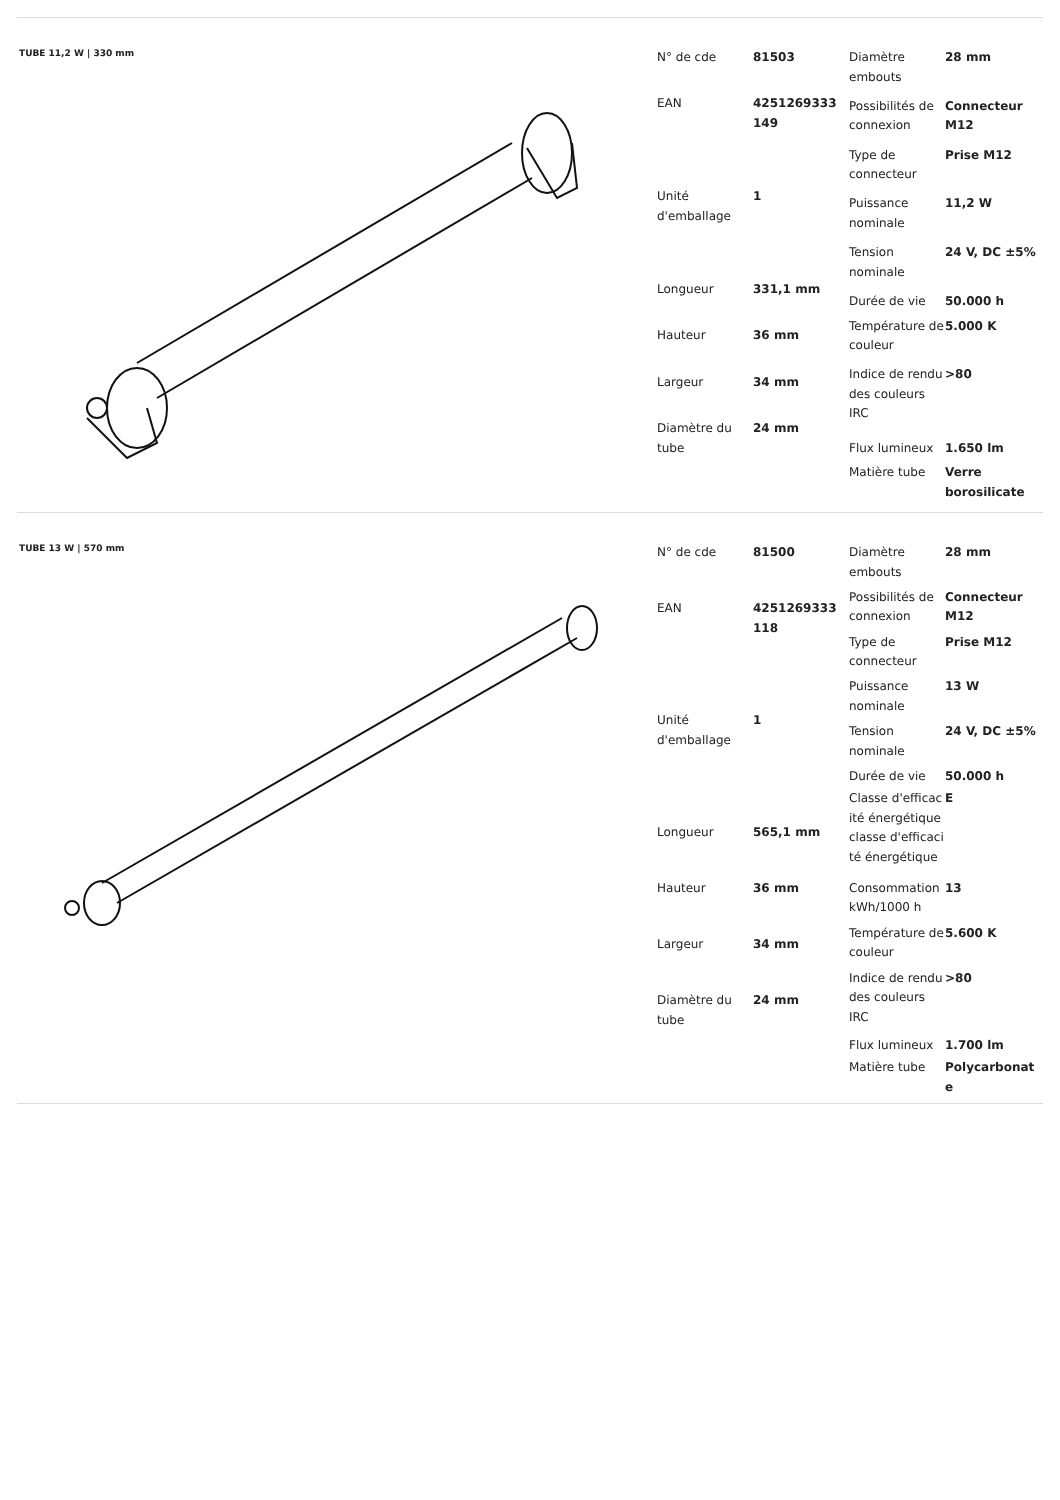TUBE 11,2 W | 330 mm
| N° de cde | 81503 |
| EAN | 4251269333 149 |
| Unité d'emballage | 1 |
| Longueur | 331,1 mm |
| Hauteur | 36 mm |
| Largeur | 34 mm |
| Diamètre du tube | 24 mm |
| Diamètre embouts | 28 mm |
| Possibilités de connexion | Connecteur M12 |
| Type de connecteur | Prise M12 |
| Puissance nominale | 11,2 W |
| Tension nominale | 24 V, DC ±5% |
| Durée de vie | 50.000 h |
| Température de couleur | 5.000 K |
| Indice de rendu des couleurs IRC | >80 |
| Flux lumineux | 1.650 lm |
| Matière tube | Verre borosilicate |
TUBE 13 W | 570 mm
| N° de cde | 81500 |
| EAN | 4251269333 118 |
| Unité d'emballage | 1 |
| Longueur | 565,1 mm |
| Hauteur | 36 mm |
| Largeur | 34 mm |
| Diamètre du tube | 24 mm |
| Diamètre embouts | 28 mm |
| Possibilités de connexion | Connecteur M12 |
| Type de connecteur | Prise M12 |
| Puissance nominale | 13 W |
| Tension nominale | 24 V, DC ±5% |
| Durée de vie | 50.000 h |
| Classe d'efficacité énergétiqueclasse d'efficacité énergétique | E |
| Consommation kWh/1000 h | 13 |
| Température de couleur | 5.600 K |
| Indice de rendu des couleurs IRC | >80 |
| Flux lumineux | 1.700 lm |
| Matière tube | Polycarbonate |